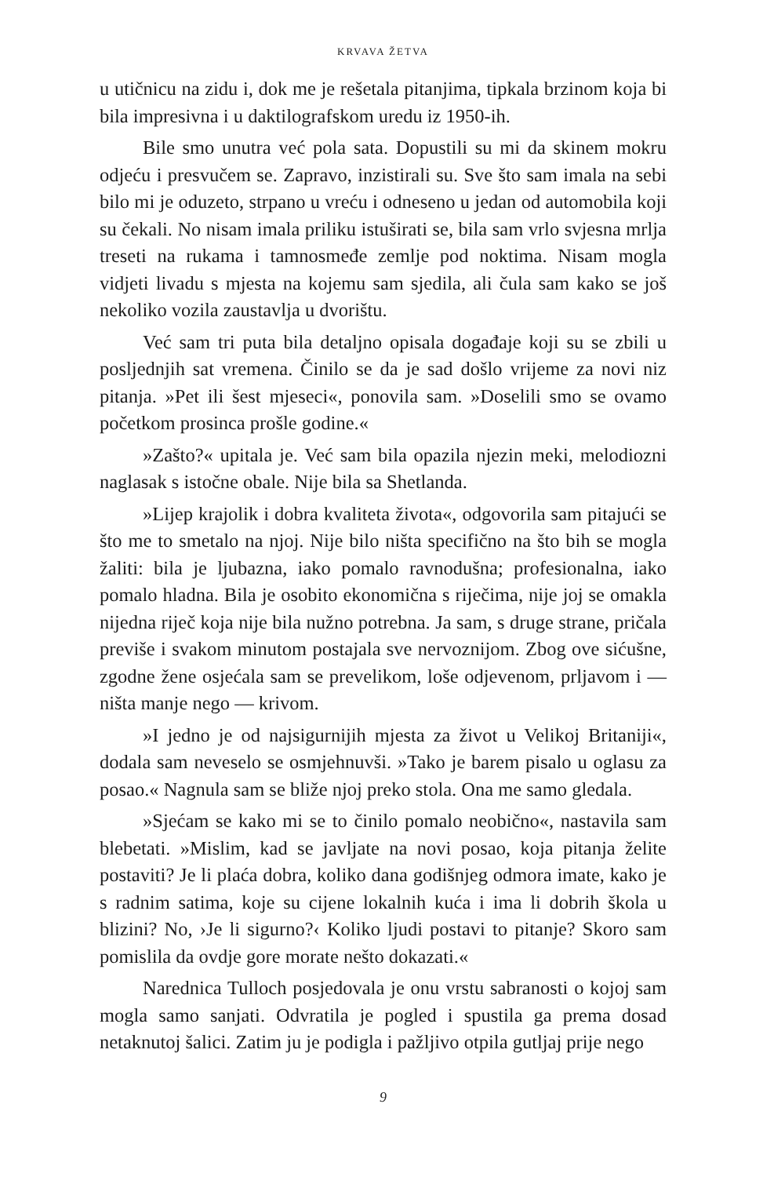KRVAVA ŽETVA
u utičnicu na zidu i, dok me je rešetala pitanjima, tipkala brzinom koja bi bila impresivna i u daktilografskom uredu iz 1950-ih.
Bile smo unutra već pola sata. Dopustili su mi da skinem mokru odjeću i presvučem se. Zapravo, inzistirali su. Sve što sam imala na sebi bilo mi je oduzeto, strpano u vreću i odneseno u jedan od automobila koji su čekali. No nisam imala priliku istuširati se, bila sam vrlo svjesna mrlja treseti na rukama i tamnosmeđe zemlje pod noktima. Nisam mogla vidjeti livadu s mjesta na kojemu sam sjedila, ali čula sam kako se još nekoliko vozila zaustavlja u dvorištu.
Već sam tri puta bila detaljno opisala događaje koji su se zbili u posljednjih sat vremena. Činilo se da je sad došlo vrijeme za novi niz pitanja. »Pet ili šest mjeseci«, ponovila sam. »Doselili smo se ovamo početkom prosinca prošle godine.«
»Zašto?« upitala je. Već sam bila opazila njezin meki, melodiozni naglasak s istočne obale. Nije bila sa Shetlanda.
»Lijep krajolik i dobra kvaliteta života«, odgovorila sam pitajući se što me to smetalo na njoj. Nije bilo ništa specifično na što bih se mogla žaliti: bila je ljubazna, iako pomalo ravnodušna; profesionalna, iako pomalo hladna. Bila je osobito ekonomična s riječima, nije joj se omakla nijedna riječ koja nije bila nužno potrebna. Ja sam, s druge strane, pričala previše i svakom minutom postajala sve nervoznijom. Zbog ove sićušne, zgodne žene osjećala sam se prevelikom, loše odjevenom, prljavom i — ništa manje nego — krivom.
»I jedno je od najsigurnijih mjesta za život u Velikoj Britaniji«, dodala sam neveselo se osmjehnuvši. »Tako je barem pisalo u oglasu za posao.« Nagnula sam se bliže njoj preko stola. Ona me samo gledala.
»Sjećam se kako mi se to činilo pomalo neobično«, nastavila sam blebetati. »Mislim, kad se javljate na novi posao, koja pitanja želite postaviti? Je li plaća dobra, koliko dana godišnjeg odmora imate, kako je s radnim satima, koje su cijene lokalnih kuća i ima li dobrih škola u blizini? No, ›Je li sigurno?‹ Koliko ljudi postavi to pitanje? Skoro sam pomislila da ovdje gore morate nešto dokazati.«
Narednica Tulloch posjedovala je onu vrstu sabranosti o kojoj sam mogla samo sanjati. Odvratila je pogled i spustila ga prema dosad netaknutoj šalici. Zatim ju je podigla i pažljivo otpila gutljaj prije nego
9